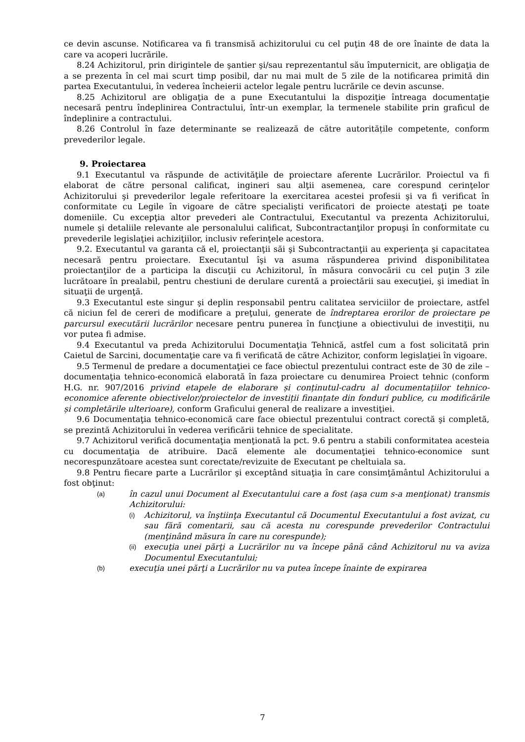ce devin ascunse. Notificarea va fi transmisă achizitorului cu cel puţin 48 de ore înainte de data la care va acoperi lucrările.
8.24 Achizitorul, prin dirigintele de şantier şi/sau reprezentantul său împuternicit, are obligaţia de a se prezenta în cel mai scurt timp posibil, dar nu mai mult de 5 zile de la notificarea primită din partea Executantului, în vederea încheierii actelor legale pentru lucrările ce devin ascunse.
8.25 Achizitorul are obligaţia de a pune Executantului la dispoziţie întreaga documentaţie necesară pentru îndeplinirea Contractului, într-un exemplar, la termenele stabilite prin graficul de îndeplinire a contractului.
8.26 Controlul în faze determinante se realizează de către autoritățile competente, conform prevederilor legale.
9. Proiectarea
9.1 Executantul va răspunde de activităţile de proiectare aferente Lucrărilor. Proiectul va fi elaborat de către personal calificat, ingineri sau alţii asemenea, care corespund cerinţelor Achizitorului şi prevederilor legale referitoare la exercitarea acestei profesii şi va fi verificat în conformitate cu Legile în vigoare de către specialişti verificatori de proiecte atestaţi pe toate domeniile. Cu excepţia altor prevederi ale Contractului, Executantul va prezenta Achizitorului, numele şi detaliile relevante ale personalului calificat, Subcontractanţilor propuşi în conformitate cu prevederile legislaţiei achiziţiilor, inclusiv referinţele acestora.
9.2. Executantul va garanta că el, proiectanţii săi şi Subcontractanţii au experienţa şi capacitatea necesară pentru proiectare. Executantul îşi va asuma răspunderea privind disponibilitatea proiectanţilor de a participa la discuţii cu Achizitorul, în măsura convocării cu cel puţin 3 zile lucrătoare în prealabil, pentru chestiuni de derulare curentă a proiectării sau execuţiei, şi imediat în situaţii de urgenţă.
9.3 Executantul este singur şi deplin responsabil pentru calitatea serviciilor de proiectare, astfel că niciun fel de cereri de modificare a preţului, generate de îndreptarea erorilor de proiectare pe parcursul executării lucrărilor necesare pentru punerea în funcţiune a obiectivului de investiţii, nu vor putea fi admise.
9.4 Executantul va preda Achizitorului Documentaţia Tehnică, astfel cum a fost solicitată prin Caietul de Sarcini, documentaţie care va fi verificată de către Achizitor, conform legislaţiei în vigoare.
9.5 Termenul de predare a documentaţiei ce face obiectul prezentului contract este de 30 de zile – documentaţia tehnico-economică elaborată în faza proiectare cu denumirea Proiect tehnic (conform H.G. nr. 907/2016 privind etapele de elaborare și conținutul-cadru al documentațiilor tehnico-economice aferente obiectivelor/proiectelor de investiții finanțate din fonduri publice, cu modificările și completările ulterioare), conform Graficului general de realizare a investiţiei.
9.6 Documentaţia tehnico-economică care face obiectul prezentului contract corectă şi completă, se prezintă Achizitorului în vederea verificării tehnice de specialitate.
9.7 Achizitorul verifică documentaţia menţionată la pct. 9.6 pentru a stabili conformitatea acesteia cu documentaţia de atribuire. Dacă elemente ale documentaţiei tehnico-economice sunt necorespunzătoare acestea sunt corectate/revizuite de Executant pe cheltuiala sa.
9.8 Pentru fiecare parte a Lucrărilor şi exceptând situaţia în care consimţământul Achizitorului a fost obţinut:
(a) în cazul unui Document al Executantului care a fost (aşa cum s-a menţionat) transmis Achizitorului:
(i) Achizitorul, va înştiinţa Executantul că Documentul Executantului a fost avizat, cu sau fără comentarii, sau că acesta nu corespunde prevederilor Contractului (menţinând măsura în care nu corespunde);
(ii) execuţia unei părţi a Lucrărilor nu va începe până când Achizitorul nu va aviza Documentul Executantului;
(b) execuţia unei părţi a Lucrărilor nu va putea începe înainte de expirarea
7